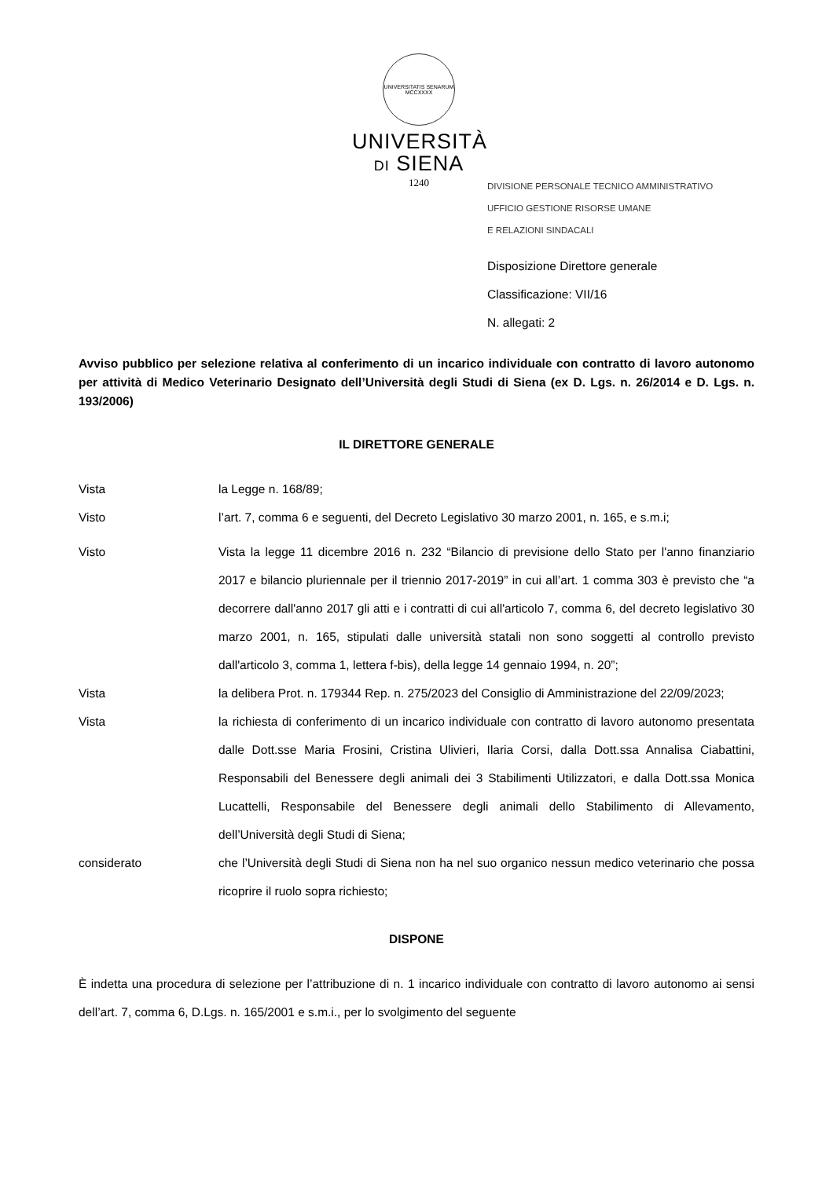UNIVERSITATIS SENARUM MCCXXXX
UNIVERSITÀ
DI SIENA
1240
DIVISIONE PERSONALE TECNICO AMMINISTRATIVO
UFFICIO GESTIONE RISORSE UMANE
E RELAZIONI SINDACALI
Disposizione Direttore generale
Classificazione: VII/16
N. allegati: 2
Avviso pubblico per selezione relativa al conferimento di un incarico individuale con contratto di lavoro autonomo per attività di Medico Veterinario Designato dell’Università degli Studi di Siena (ex D. Lgs. n. 26/2014 e D. Lgs. n. 193/2006)
IL DIRETTORE GENERALE
Vista la Legge n. 168/89;
Visto l’art. 7, comma 6 e seguenti, del Decreto Legislativo 30 marzo 2001, n. 165, e s.m.i;
Visto Vista la legge 11 dicembre 2016 n. 232 “Bilancio di previsione dello Stato per l'anno finanziario 2017 e bilancio pluriennale per il triennio 2017-2019” in cui all’art. 1 comma 303 è previsto che “a decorrere dall'anno 2017 gli atti e i contratti di cui all'articolo 7, comma 6, del decreto legislativo 30 marzo 2001, n. 165, stipulati dalle università statali non sono soggetti al controllo previsto dall'articolo 3, comma 1, lettera f-bis), della legge 14 gennaio 1994, n. 20”;
Vista la delibera Prot. n. 179344 Rep. n. 275/2023 del Consiglio di Amministrazione del 22/09/2023;
Vista la richiesta di conferimento di un incarico individuale con contratto di lavoro autonomo presentata dalle Dott.sse Maria Frosini, Cristina Ulivieri, Ilaria Corsi, dalla Dott.ssa Annalisa Ciabattini, Responsabili del Benessere degli animali dei 3 Stabilimenti Utilizzatori, e dalla Dott.ssa Monica Lucattelli, Responsabile del Benessere degli animali dello Stabilimento di Allevamento, dell’Università degli Studi di Siena;
considerato che l’Università degli Studi di Siena non ha nel suo organico nessun medico veterinario che possa ricoprire il ruolo sopra richiesto;
DISPONE
È indetta una procedura di selezione per l’attribuzione di n. 1 incarico individuale con contratto di lavoro autonomo ai sensi dell’art. 7, comma 6, D.Lgs. n. 165/2001 e s.m.i., per lo svolgimento del seguente